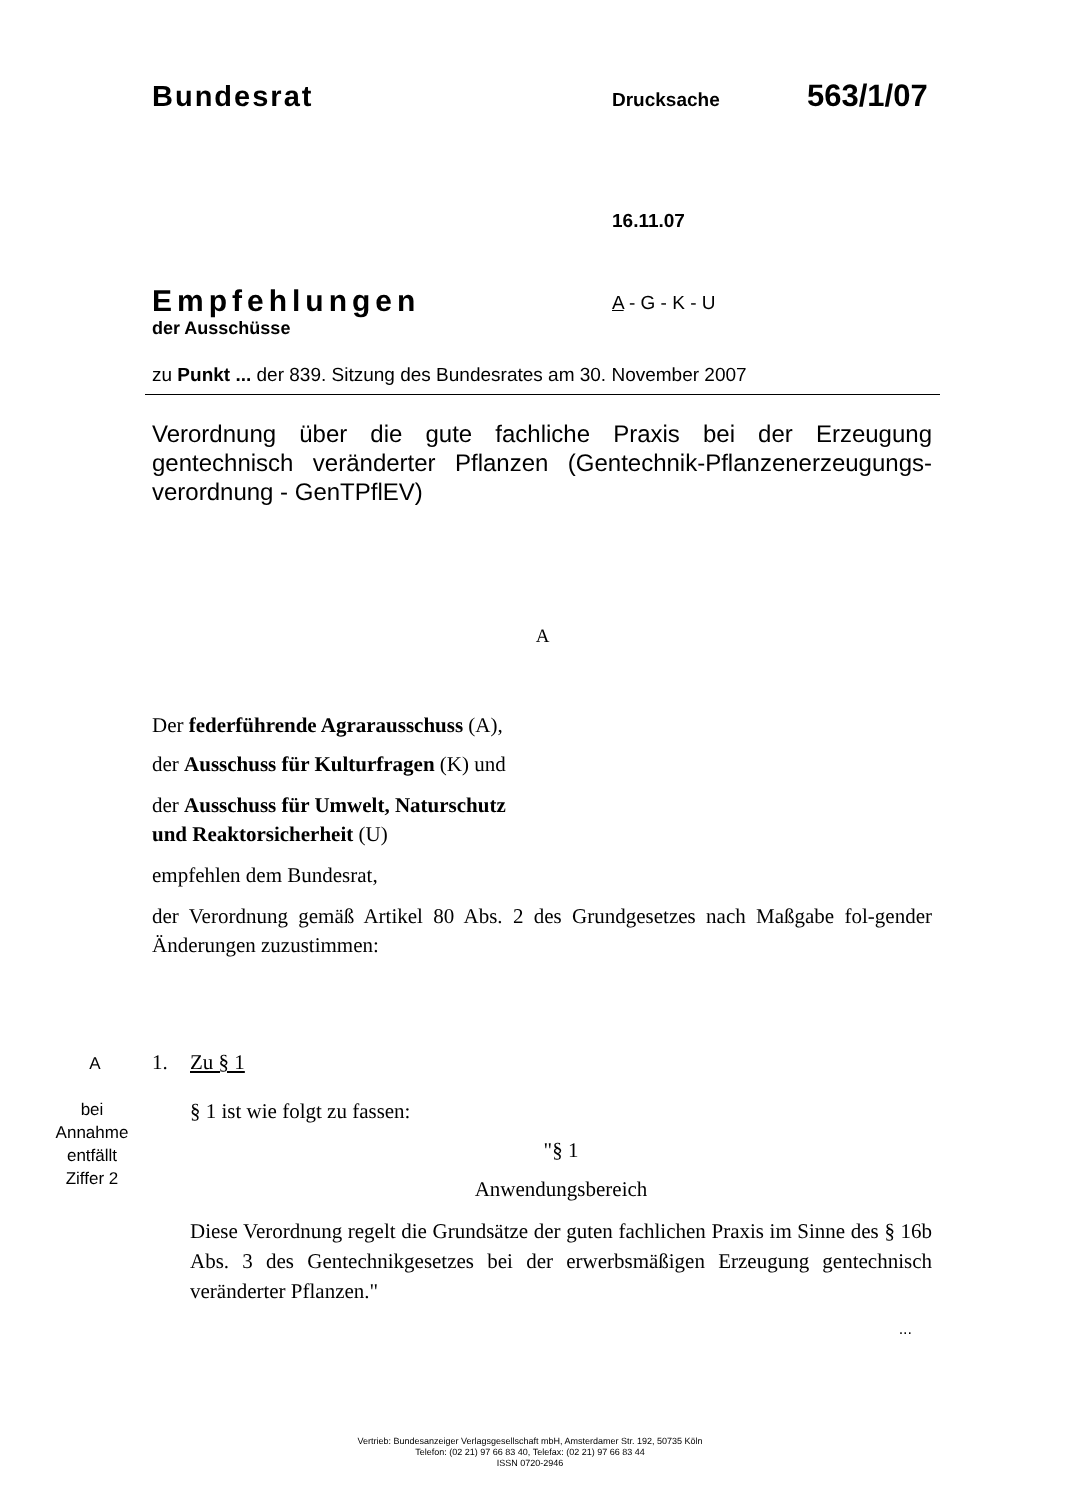Bundesrat Drucksache 563/1/07
16.11.07
Empfehlungen
der Ausschüsse
A - G - K - U
zu Punkt ... der 839. Sitzung des Bundesrates am 30. November 2007
Verordnung über die gute fachliche Praxis bei der Erzeugung gentechnisch veränderter Pflanzen (Gentechnik-Pflanzenerzeugungs-verordnung - GenTPflEV)
A
Der federführende Agrarausschuss (A),
der Ausschuss für Kulturfragen (K) und
der Ausschuss für Umwelt, Naturschutz
und Reaktorsicherheit (U)
empfehlen dem Bundesrat,
der Verordnung gemäß Artikel 80 Abs. 2 des Grundgesetzes nach Maßgabe fol-gender Änderungen zuzustimmen:
A
bei
Annahme
entfällt
Ziffer 2
1. Zu § 1
§ 1 ist wie folgt zu fassen:
"§ 1
Anwendungsbereich
Diese Verordnung regelt die Grundsätze der guten fachlichen Praxis im Sinne des § 16b Abs. 3 des Gentechnikgesetzes bei der erwerbsmäßigen Erzeugung gentechnisch veränderter Pflanzen."
...
Vertrieb: Bundesanzeiger Verlagsgesellschaft mbH, Amsterdamer Str. 192, 50735 Köln
Telefon: (02 21) 97 66 83 40, Telefax: (02 21) 97 66 83 44
ISSN 0720-2946